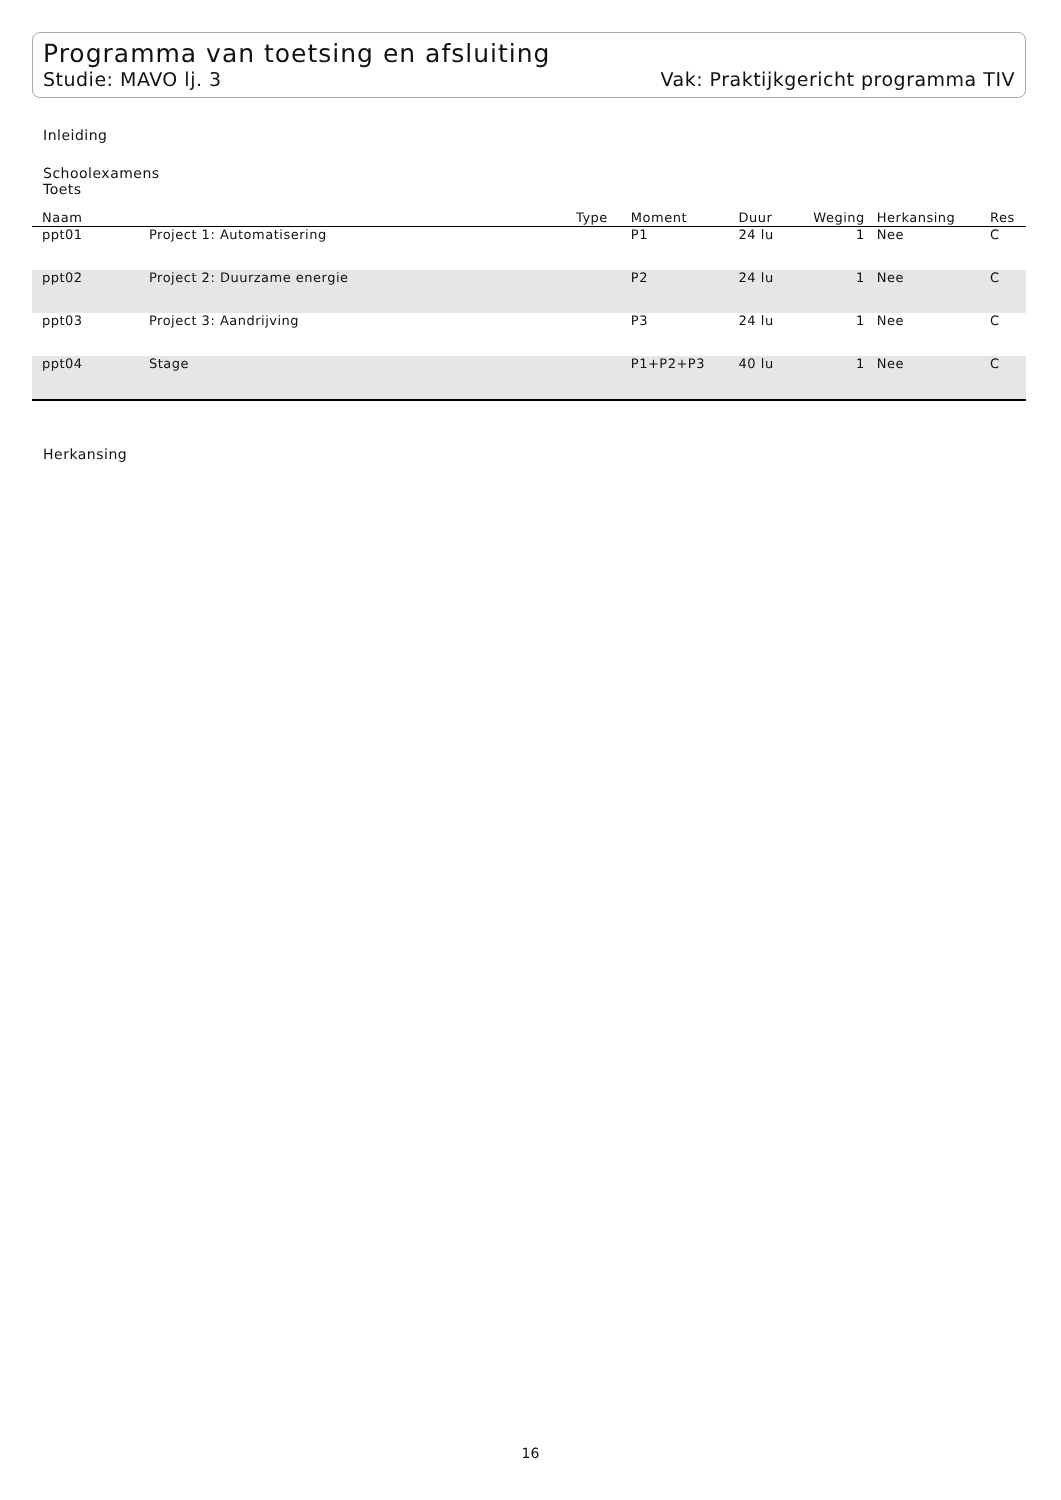Programma van toetsing en afsluiting
Studie: MAVO lj. 3 Vak: Praktijkgericht programma TIV
Inleiding
Schoolexamens
Toets
| Naam | | Type | Moment | Duur | Weging | Herkansing | Res |
| --- | --- | --- | --- | --- | --- | --- | --- |
| ppt01 | Project 1: Automatisering | | P1 | 24 lu | 1 | Nee | C |
| ppt02 | Project 2: Duurzame energie | | P2 | 24 lu | 1 | Nee | C |
| ppt03 | Project 3: Aandrijving | | P3 | 24 lu | 1 | Nee | C |
| ppt04 | Stage | | P1+P2+P3 | 40 lu | 1 | Nee | C |
Herkansing
16